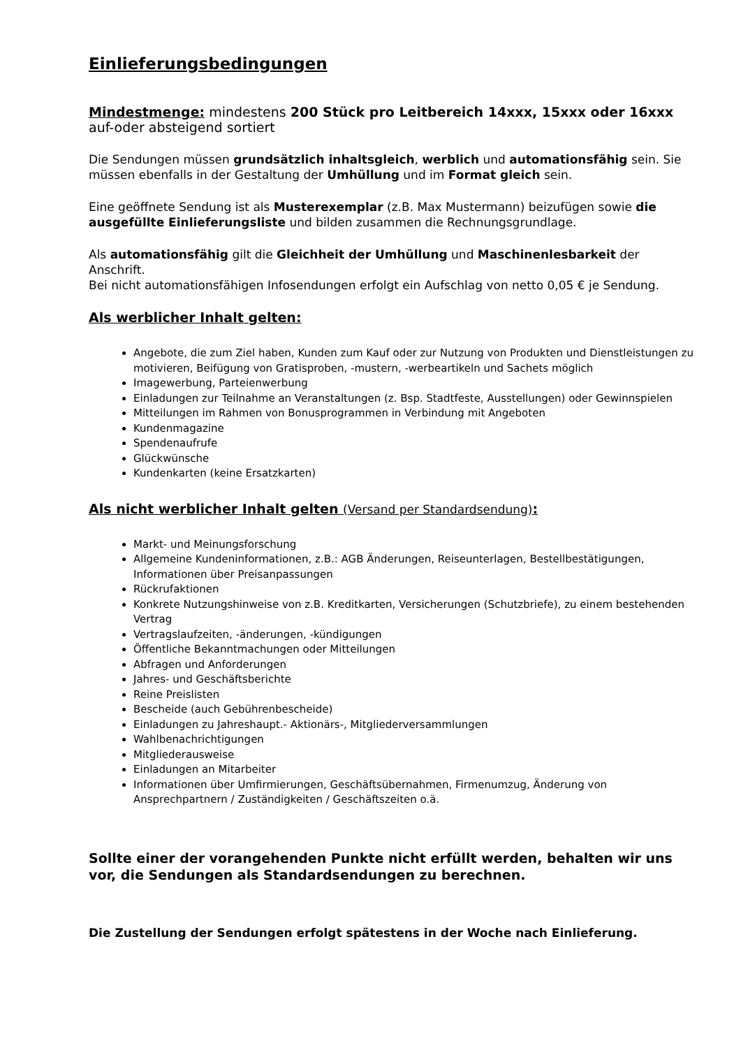Einlieferungsbedingungen
Mindestmenge: mindestens 200 Stück pro Leitbereich 14xxx, 15xxx oder 16xxx
auf-oder absteigend sortiert
Die Sendungen müssen grundsätzlich inhaltsgleich, werblich und automationsfähig sein. Sie müssen ebenfalls in der Gestaltung der Umhüllung und im Format gleich sein.
Eine geöffnete Sendung ist als Musterexemplar (z.B. Max Mustermann) beizufügen sowie die ausgefüllte Einlieferungsliste und bilden zusammen die Rechnungsgrundlage.
Als automationsfähig gilt die Gleichheit der Umhüllung und Maschinenlesbarkeit der Anschrift.
Bei nicht automationsfähigen Infosendungen erfolgt ein Aufschlag von netto 0,05 € je Sendung.
Als werblicher Inhalt gelten:
Angebote, die zum Ziel haben, Kunden zum Kauf oder zur Nutzung von Produkten und Dienstleistungen zu motivieren, Beifügung von Gratisproben, -mustern, -werbeartikeln und Sachets möglich
Imagewerbung, Parteienwerbung
Einladungen zur Teilnahme an Veranstaltungen (z. Bsp. Stadtfeste, Ausstellungen) oder Gewinnspielen
Mitteilungen im Rahmen von Bonusprogrammen in Verbindung mit Angeboten
Kundenmagazine
Spendenaufrufe
Glückwünsche
Kundenkarten (keine Ersatzkarten)
Als nicht werblicher Inhalt gelten (Versand per Standardsendung):
Markt- und Meinungsforschung
Allgemeine Kundeninformationen, z.B.: AGB Änderungen, Reiseunterlagen, Bestellbestätigungen, Informationen über Preisanpassungen
Rückrufaktionen
Konkrete Nutzungshinweise von z.B. Kreditkarten, Versicherungen (Schutzbriefe), zu einem bestehenden Vertrag
Vertragslaufzeiten, -änderungen, -kündigungen
Öffentliche Bekanntmachungen oder Mitteilungen
Abfragen und Anforderungen
Jahres- und Geschäftsberichte
Reine Preislisten
Bescheide (auch Gebührenbescheide)
Einladungen zu Jahreshaupt.- Aktionärs-, Mitgliederversammlungen
Wahlbenachrichtigungen
Mitgliederausweise
Einladungen an Mitarbeiter
Informationen über Umfirmierungen, Geschäftsübernahmen, Firmenumzug, Änderung von Ansprechpartnern / Zuständigkeiten / Geschäftszeiten o.ä.
Sollte einer der vorangehenden Punkte nicht erfüllt werden, behalten wir uns vor, die Sendungen als Standardsendungen zu berechnen.
Die Zustellung der Sendungen erfolgt spätestens in der Woche nach Einlieferung.